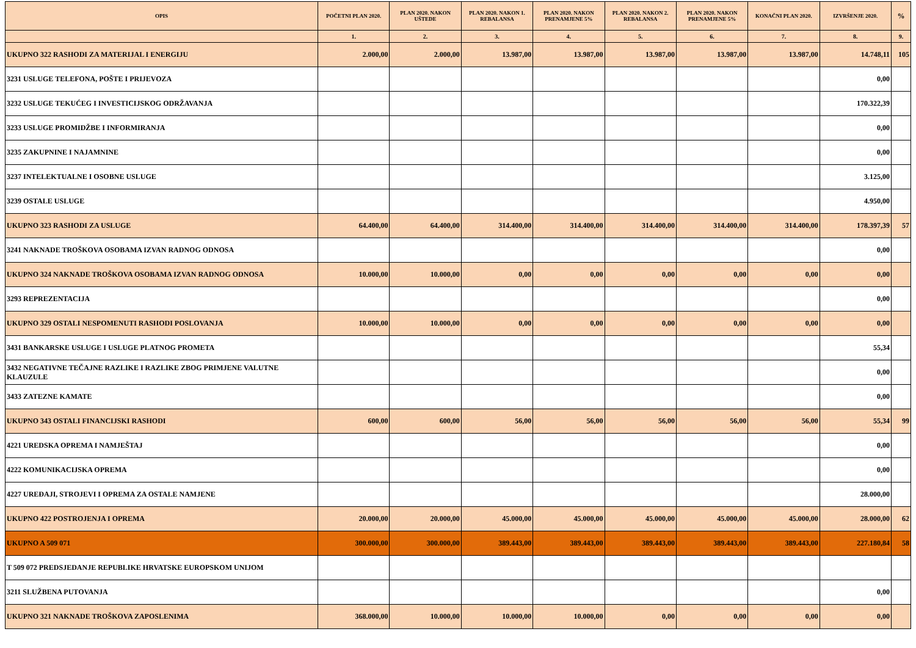| OPIS | POČETNI PLAN 2020. | PLAN 2020. NAKON UŠTEDE | PLAN 2020. NAKON 1. REBALANSA | PLAN 2020. NAKON PRENAMJENE 5% | PLAN 2020. NAKON 2. REBALANSA | PLAN 2020. NAKON PRENAMJENE 5% | KONAČNI PLAN 2020. | IZVRŠENJE 2020. | % |
| --- | --- | --- | --- | --- | --- | --- | --- | --- | --- |
| | 1. | 2. | 3. | 4. | 5. | 6. | 7. | 8. | 9. |
| UKUPNO 322 RASHODI ZA MATERIJAL I ENERGIJU | 2.000,00 | 2.000,00 | 13.987,00 | 13.987,00 | 13.987,00 | 13.987,00 | 13.987,00 | 14.748,11 | 105 |
| 3231 USLUGE TELEFONA, POŠTE I PRIJEVOZA | | | | | | | | 0,00 | |
| 3232 USLUGE TEKUĆEG I INVESTICIJSKOG ODRŽAVANJA | | | | | | | | 170.322,39 | |
| 3233 USLUGE PROMIDŽBE I INFORMIRANJA | | | | | | | | 0,00 | |
| 3235 ZAKUPNINE I NAJAMNINE | | | | | | | | 0,00 | |
| 3237 INTELEKTUALNE I OSOBNE USLUGE | | | | | | | | 3.125,00 | |
| 3239 OSTALE USLUGE | | | | | | | | 4.950,00 | |
| UKUPNO 323 RASHODI ZA USLUGE | 64.400,00 | 64.400,00 | 314.400,00 | 314.400,00 | 314.400,00 | 314.400,00 | 314.400,00 | 178.397,39 | 57 |
| 3241 NAKNADE TROŠKOVA OSOBAMA IZVAN RADNOG ODNOSA | | | | | | | | 0,00 | |
| UKUPNO 324 NAKNADE TROŠKOVA OSOBAMA IZVAN RADNOG ODNOSA | 10.000,00 | 10.000,00 | 0,00 | 0,00 | 0,00 | 0,00 | 0,00 | 0,00 | |
| 3293 REPREZENTACIJA | | | | | | | | 0,00 | |
| UKUPNO 329 OSTALI NESPOMENUTI RASHODI POSLOVANJA | 10.000,00 | 10.000,00 | 0,00 | 0,00 | 0,00 | 0,00 | 0,00 | 0,00 | |
| 3431 BANKARSKE USLUGE I USLUGE PLATNOG PROMETA | | | | | | | | 55,34 | |
| 3432 NEGATIVNE TEČAJNE RAZLIKE I RAZLIKE ZBOG PRIMJENE VALUTNE KLAUZULE | | | | | | | | 0,00 | |
| 3433 ZATEZNE KAMATE | | | | | | | | 0,00 | |
| UKUPNO 343 OSTALI FINANCIJSKI RASHODI | 600,00 | 600,00 | 56,00 | 56,00 | 56,00 | 56,00 | 56,00 | 55,34 | 99 |
| 4221 UREDSKA OPREMA I NAMJEŠTAJ | | | | | | | | 0,00 | |
| 4222 KOMUNIKACIJSKA OPREMA | | | | | | | | 0,00 | |
| 4227 UREĐAJI, STROJEVI I OPREMA ZA OSTALE NAMJENE | | | | | | | | 28.000,00 | |
| UKUPNO 422 POSTROJENJA I OPREMA | 20.000,00 | 20.000,00 | 45.000,00 | 45.000,00 | 45.000,00 | 45.000,00 | 45.000,00 | 28.000,00 | 62 |
| UKUPNO A 509 071 | 300.000,00 | 300.000,00 | 389.443,00 | 389.443,00 | 389.443,00 | 389.443,00 | 389.443,00 | 227.180,84 | 58 |
| T 509 072 PREDSJEDANJE REPUBLIKE HRVATSKE EUROPSKOM UNIJOM | | | | | | | | | |
| 3211 SLUŽBENA PUTOVANJA | | | | | | | | 0,00 | |
| UKUPNO 321 NAKNADE TROŠKOVA ZAPOSLENIMA | 368.000,00 | 10.000,00 | 10.000,00 | 10.000,00 | 0,00 | 0,00 | 0,00 | 0,00 | |